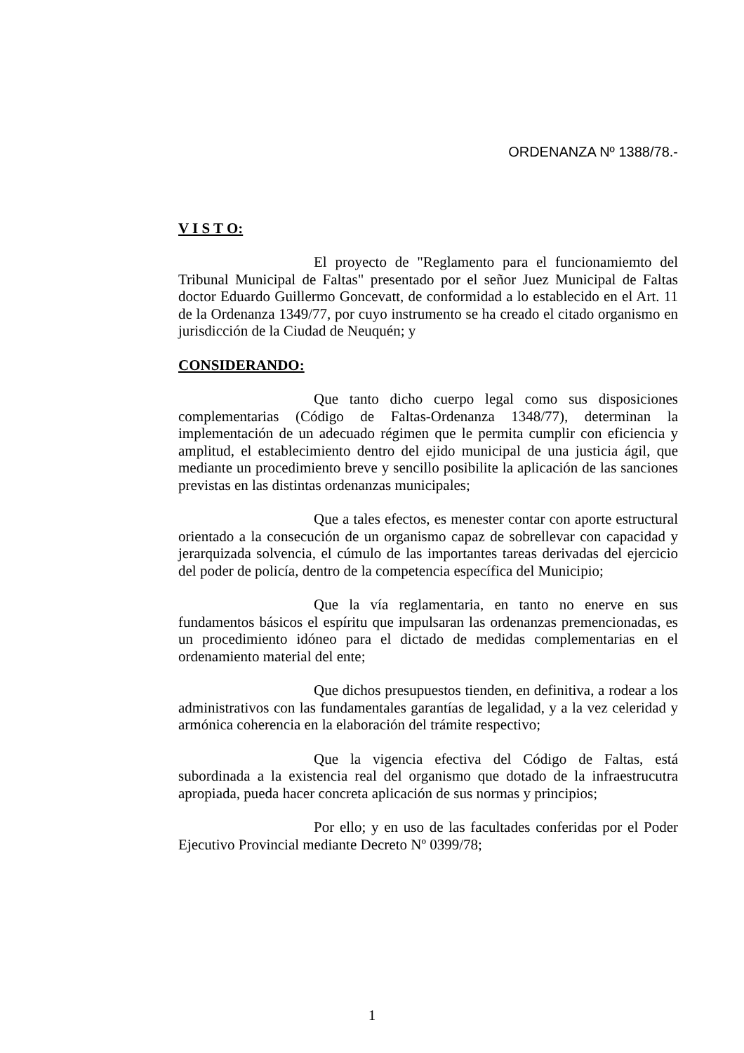ORDENANZA Nº 1388/78.-
V I S T O:
El proyecto de "Reglamento para el funcionamiemto del Tribunal Municipal de Faltas" presentado por el señor Juez Municipal de Faltas doctor Eduardo Guillermo Goncevatt, de conformidad a lo establecido en el Art. 11 de la Ordenanza 1349/77, por cuyo instrumento se ha creado el citado organismo en jurisdicción de la Ciudad de Neuquén; y
CONSIDERANDO:
Que tanto dicho cuerpo legal como sus disposiciones complementarias (Código de Faltas-Ordenanza 1348/77), determinan la implementación de un adecuado régimen que le permita cumplir con eficiencia y amplitud, el establecimiento dentro del ejido municipal de una justicia ágil, que mediante un procedimiento breve y sencillo posibilite la aplicación de las sanciones previstas en las distintas ordenanzas municipales;
Que a tales efectos, es menester contar con aporte estructural orientado a la consecución de un organismo capaz de sobrellevar con capacidad y jerarquizada solvencia, el cúmulo de las importantes tareas derivadas del ejercicio del poder de policía, dentro de la competencia específica del Municipio;
Que la vía reglamentaria, en tanto no enerve en sus fundamentos básicos el espíritu que impulsaran las ordenanzas premencionadas, es un procedimiento idóneo para el dictado de medidas complementarias en el ordenamiento material del ente;
Que dichos presupuestos tienden, en definitiva, a rodear a los administrativos con las fundamentales garantías de legalidad, y a la vez celeridad y armónica coherencia en la elaboración del trámite respectivo;
Que la vigencia efectiva del Código de Faltas, está subordinada a la existencia real del organismo que dotado de la infraestrucutra apropiada, pueda hacer concreta aplicación de sus normas y principios;
Por ello; y en uso de las facultades conferidas por el Poder Ejecutivo Provincial mediante Decreto Nº 0399/78;
1